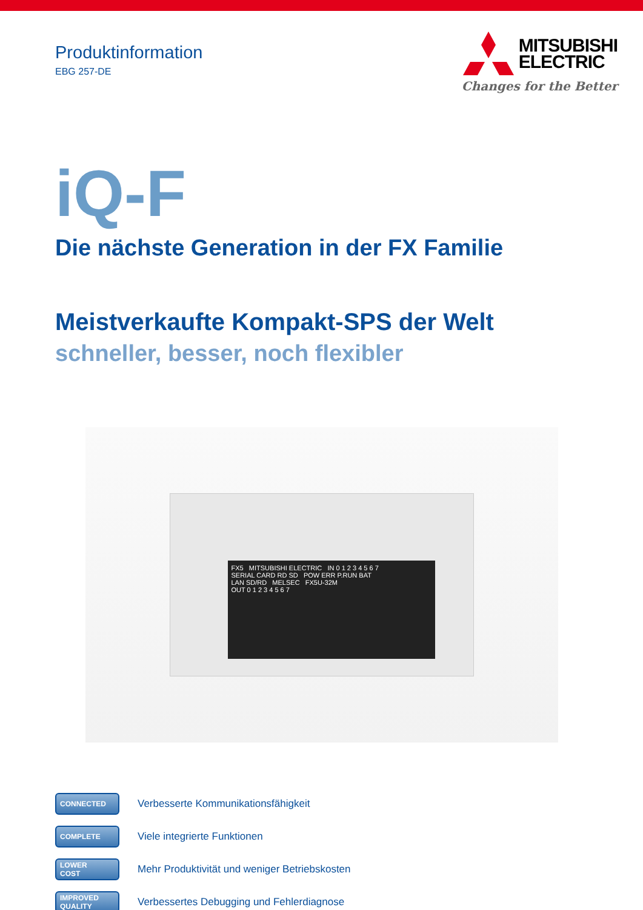Produktinformation
EBG 257-DE
MITSUBISHI
ELECTRIC
Changes for the Better
iQ-F
Die nächste Generation in der FX Familie
Meistverkaufte Kompakt-SPS der Welt
schneller, besser, noch flexibler
FX5 MITSUBISHI ELECTRIC IN 0 1 2 3 4 5 6 7
SERIAL CARD RD SD POW ERR P.RUN BAT
LAN SD/RD MELSEC FX5U-32M
OUT 0 1 2 3 4 5 6 7
CONNECTED
Verbesserte Kommunikationsfähigkeit
COMPLETE
Viele integrierte Funktionen
LOWER
COST
Mehr Produktivität und weniger Betriebskosten
IMPROVED
QUALITY
Verbessertes Debugging und Fehlerdiagnose